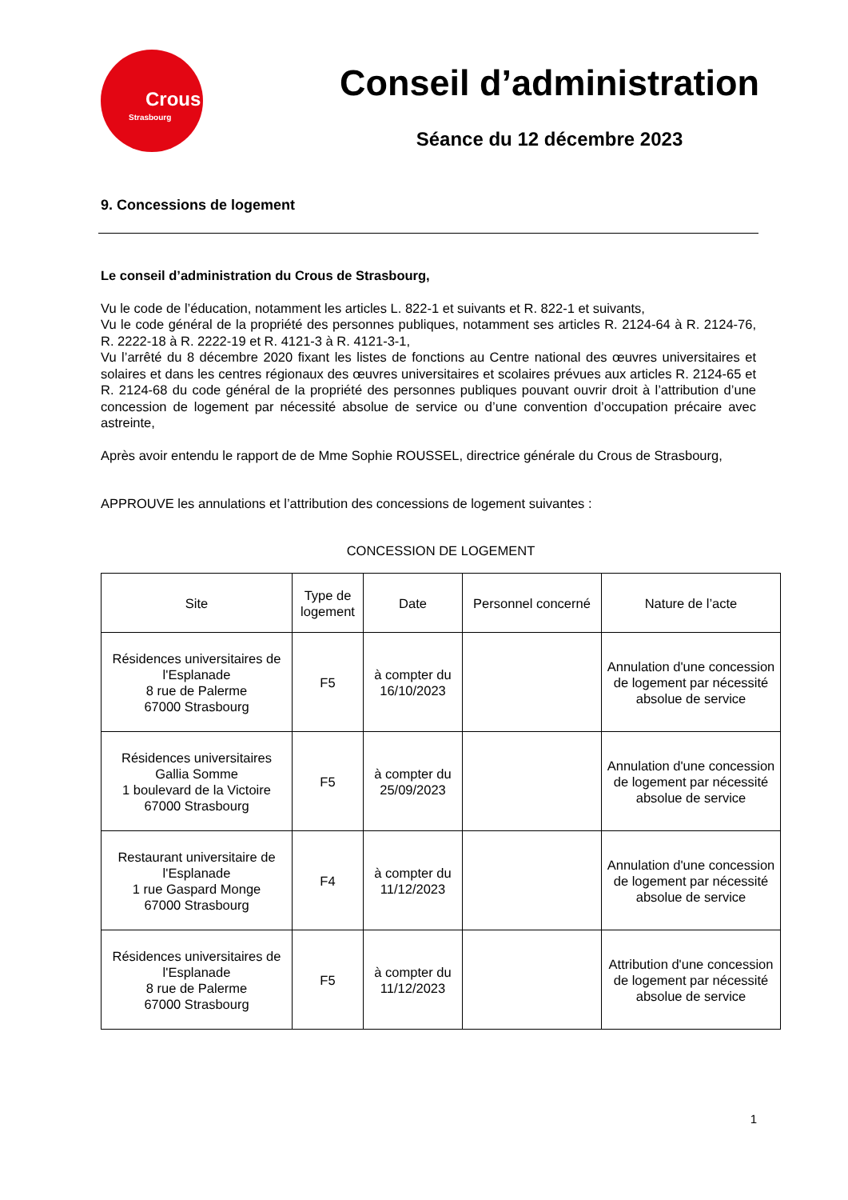Crous
Strasbourg
Conseil d’administration
Séance du 12 décembre 2023
9. Concessions de logement
Le conseil d’administration du Crous de Strasbourg,
Vu le code de l’éducation, notamment les articles L. 822-1 et suivants et R. 822-1 et suivants,
Vu le code général de la propriété des personnes publiques, notamment ses articles R. 2124-64 à R. 2124-76, R. 2222-18 à R. 2222-19 et R. 4121-3 à R. 4121-3-1,
Vu l’arrêté du 8 décembre 2020 fixant les listes de fonctions au Centre national des œuvres universitaires et solaires et dans les centres régionaux des œuvres universitaires et scolaires prévues aux articles R. 2124-65 et R. 2124-68 du code général de la propriété des personnes publiques pouvant ouvrir droit à l’attribution d’une concession de logement par nécessité absolue de service ou d’une convention d’occupation précaire avec astreinte,
Après avoir entendu le rapport de de Mme Sophie ROUSSEL, directrice générale du Crous de Strasbourg,
APPROUVE les annulations et l’attribution des concessions de logement suivantes :
CONCESSION DE LOGEMENT
| Site | Type de logement | Date | Personnel concerné | Nature de l’acte |
| --- | --- | --- | --- | --- |
| Résidences universitaires de l'Esplanade 8 rue de Palerme 67000 Strasbourg | F5 | à compter du 16/10/2023 | | Annulation d'une concession de logement par nécessité absolue de service |
| Résidences universitaires Gallia Somme 1 boulevard de la Victoire 67000 Strasbourg | F5 | à compter du 25/09/2023 | | Annulation d'une concession de logement par nécessité absolue de service |
| Restaurant universitaire de l'Esplanade 1 rue Gaspard Monge 67000 Strasbourg | F4 | à compter du 11/12/2023 | | Annulation d'une concession de logement par nécessité absolue de service |
| Résidences universitaires de l'Esplanade 8 rue de Palerme 67000 Strasbourg | F5 | à compter du 11/12/2023 | | Attribution d'une concession de logement par nécessité absolue de service |
1